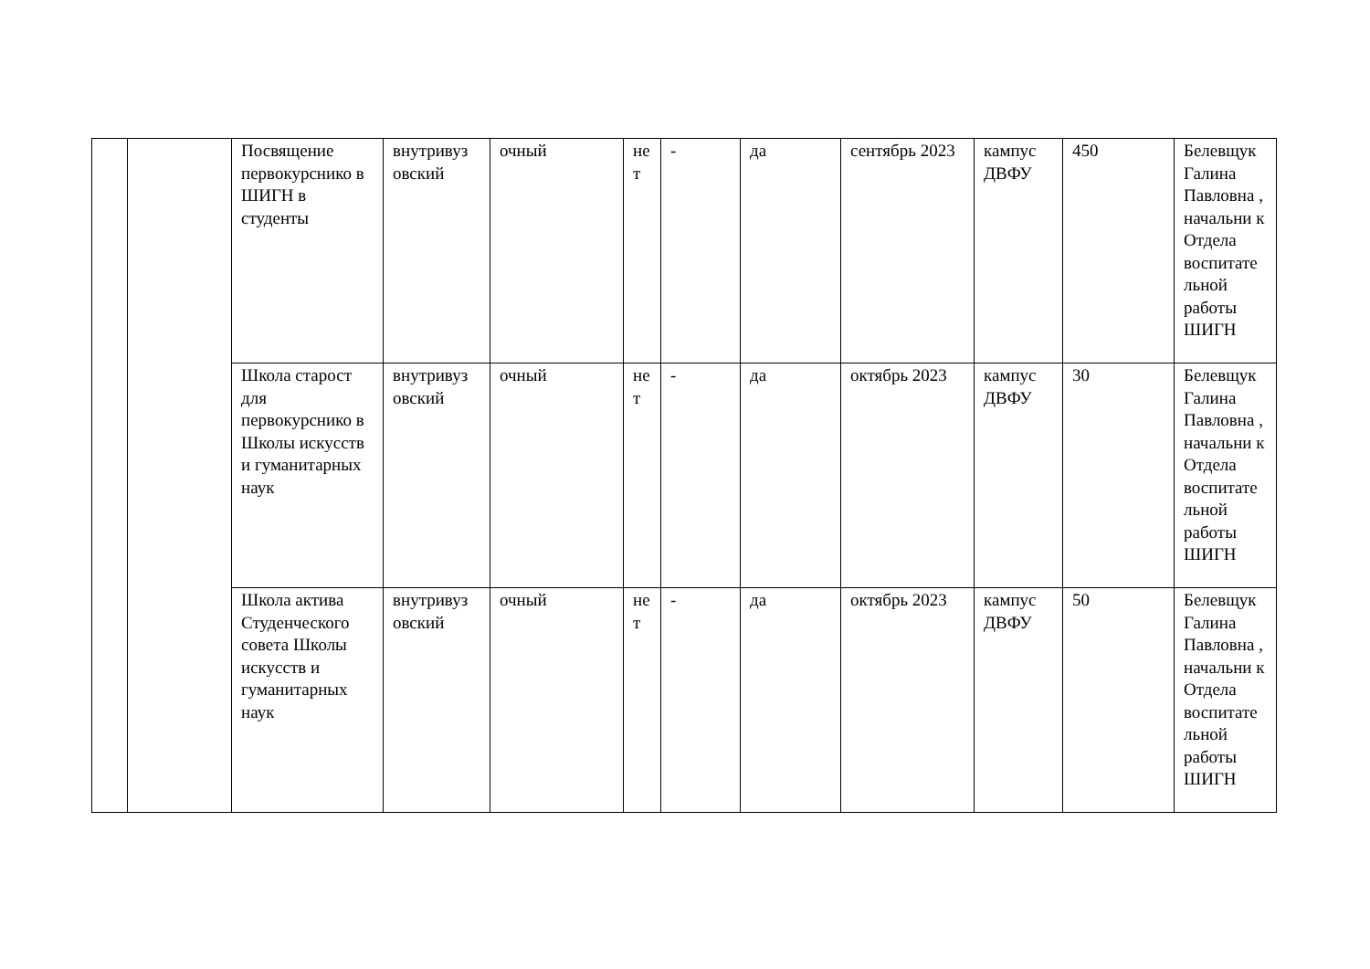| | | Посвящение первокурснико в ШИГН в студенты | внутривуз овский | очный | не т | - | да | сентябрь 2023 | кампус ДВФУ | 450 | Белевщук Галина Павловна , начальни к Отдела воспитате льной работы ШИГН |
| | | Школа старост для первокурснико в Школы искусств и гуманитарных наук | внутривуз овский | очный | не т | - | да | октябрь 2023 | кампус ДВФУ | 30 | Белевщук Галина Павловна , начальни к Отдела воспитате льной работы ШИГН |
| | | Школа актива Студенческого совета Школы искусств и гуманитарных наук | внутривуз овский | очный | не т | - | да | октябрь 2023 | кампус ДВФУ | 50 | Белевщук Галина Павловна , начальни к Отдела воспитате льной работы ШИГН |